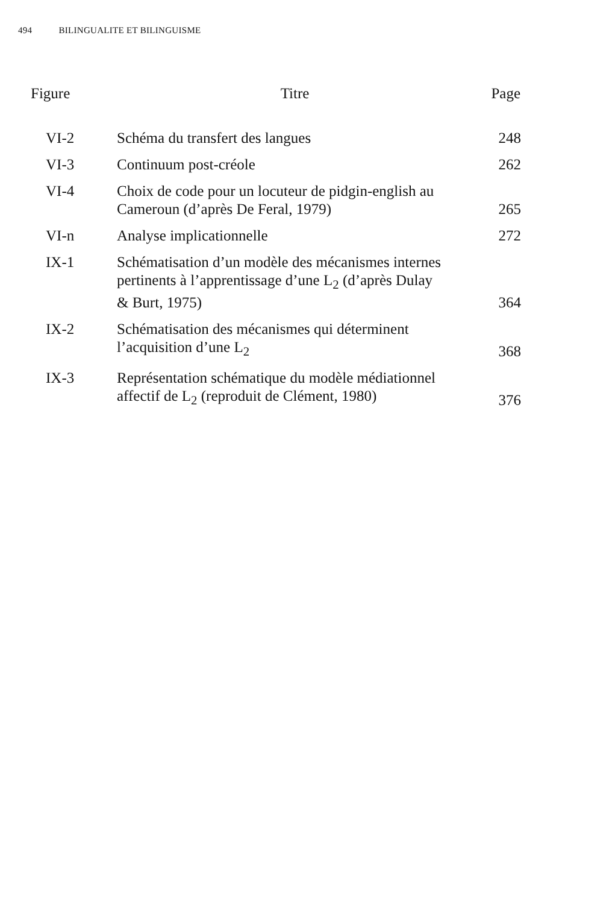494 BILINGUALITE ET BILINGUISME
| Figure | Titre | Page |
| --- | --- | --- |
| VI-2 | Schéma du transfert des langues | 248 |
| VI-3 | Continuum post-créole | 262 |
| VI-4 | Choix de code pour un locuteur de pidgin-english au Cameroun (d’après De Feral, 1979) | 265 |
| VI-n | Analyse implicationnelle | 272 |
| IX-1 | Schématisation d’un modèle des mécanismes internes pertinents à l’apprentissage d’une L<sub>2</sub> (d’après Dulay & Burt, 1975) | 364 |
| IX-2 | Schématisation des mécanismes qui déterminent l’acquisition d’une L<sub>2</sub> | 368 |
| IX-3 | Représentation schématique du modèle médiationnel affectif de L<sub>2</sub> (reproduit de Clément, 1980) | 376 |